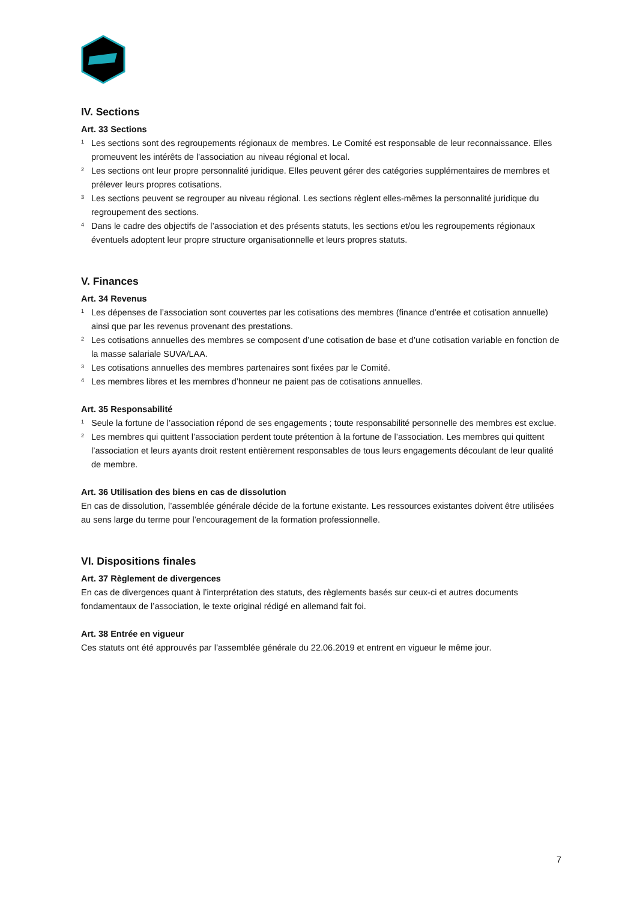IV. Sections
Art. 33 Sections
<sup>1</sup>
Les sections sont des regroupements régionaux de membres. Le Comité est responsable de leur reconnaissance. Elles promeuvent les intérêts de l’association au niveau régional et local.
<sup>2</sup>
Les sections ont leur propre personnalité juridique. Elles peuvent gérer des catégories supplémentaires de membres et prélever leurs propres cotisations.
<sup>3</sup>
Les sections peuvent se regrouper au niveau régional. Les sections règlent elles-mêmes la personnalité juridique du regroupement des sections.
<sup>4</sup>
Dans le cadre des objectifs de l’association et des présents statuts, les sections et/ou les regroupements régionaux éventuels adoptent leur propre structure organisationnelle et leurs propres statuts.
V. Finances
Art. 34 Revenus
<sup>1</sup>
Les dépenses de l’association sont couvertes par les cotisations des membres (finance d’entrée et cotisation annuelle) ainsi que par les revenus provenant des prestations.
<sup>2</sup>
Les cotisations annuelles des membres se composent d’une cotisation de base et d’une cotisation variable en fonction de la masse salariale SUVA/LAA.
<sup>3</sup>
Les cotisations annuelles des membres partenaires sont fixées par le Comité.
<sup>4</sup>
Les membres libres et les membres d’honneur ne paient pas de cotisations annuelles.
Art. 35 Responsabilité
<sup>1</sup>
Seule la fortune de l’association répond de ses engagements ; toute responsabilité personnelle des membres est exclue.
<sup>2</sup>
Les membres qui quittent l’association perdent toute prétention à la fortune de l’association. Les membres qui quittent l’association et leurs ayants droit restent entièrement responsables de tous leurs engagements découlant de leur qualité de membre.
Art. 36 Utilisation des biens en cas de dissolution
En cas de dissolution, l’assemblée générale décide de la fortune existante. Les ressources existantes doivent être utilisées au sens large du terme pour l’encouragement de la formation professionnelle.
VI. Dispositions finales
Art. 37 Règlement de divergences
En cas de divergences quant à l’interprétation des statuts, des règlements basés sur ceux-ci et autres documents fondamentaux de l’association, le texte original rédigé en allemand fait foi.
Art. 38 Entrée en vigueur
Ces statuts ont été approuvés par l’assemblée générale du 22.06.2019 et entrent en vigueur le même jour.
7